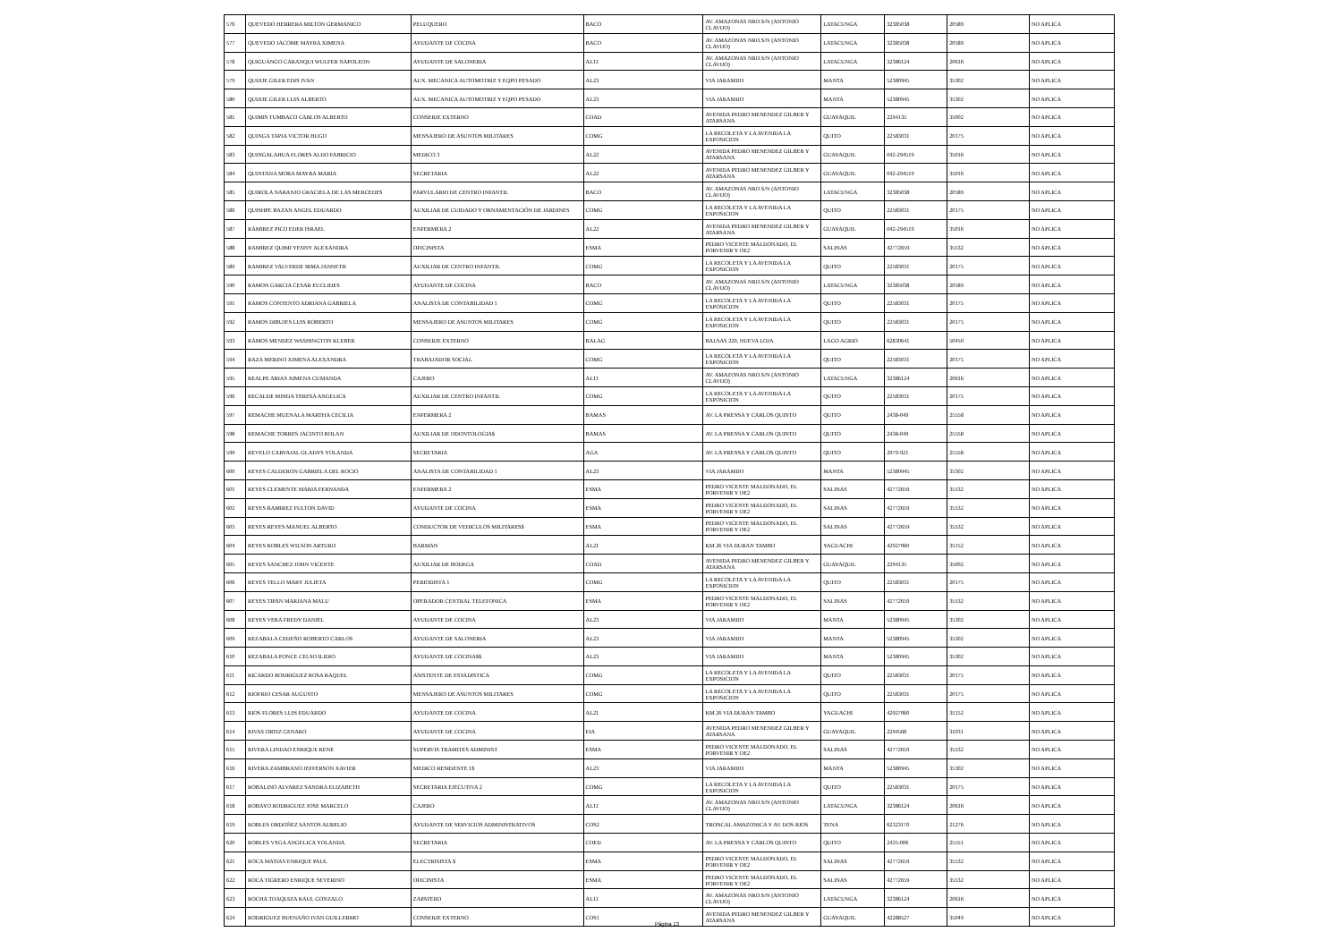| 576 | QUEVEDO HERRERA MILTON GERMANICO | PELUQUERO | BACO | AV. AMAZONAS NRO.S/N (ANTONIO CLAVIJO) | LATACUNGA | 32385038 | 20589 | NO APLICA |
| 577 | QUEVEDO JACOME MAYRA XIMENA | AYUDANTE DE COCINA | BACO | AV. AMAZONAS NRO.S/N (ANTONIO CLAVIJO) | LATACUNGA | 32385038 | 20589 | NO APLICA |
| 578 | QUIGUANGO CARANQUI WULFER NAPOLEON | AYUDANTE DE SALONERIA | AL11 | AV. AMAZONAS NRO.S/N (ANTONIO CLAVIJO) | LATACUNGA | 32386124 | 20616 | NO APLICA |
| 579 | QUIJIJE GILER EDIS IVAN | AUX. MECANICA AUTOMOTRIZ Y EQPO PESADO | AL23 | VIA JARAMIJO | MANTA | 52380945 | 35302 | NO APLICA |
| 580 | QUIJIJE GILER LUIS ALBERTO | AUX. MECANICA AUTOMOTRIZ Y EQPO PESADO | AL23 | VIA JARAMIJO | MANTA | 52380945 | 35302 | NO APLICA |
| 581 | QUIMIS TUMBACO CARLOS ALBERTO | CONSERJE EXTERNO | COAD | AVENIDA PEDRO MENENDEZ GILBER Y ATARSANA | GUAYAQUIL | 2294135 | 35002 | NO APLICA |
| 582 | QUINGA TAPIA VICTOR HUGO | MENSAJERO DE ASUNTOS MILITARES | COMG | LA RECOLETA Y LA AVENIDA LA EXPOSICION | QUITO | 22583031 | 20175 | NO APLICA |
| 583 | QUINGALAHUA FLORES ALDO FABRICIO | MEDICO 3 | AL22 | AVENIDA PEDRO MENENDEZ GILBER Y ATARSANA | GUAYAQUIL | 042-294519 | 35016 | NO APLICA |
| 584 | QUINTANA MORA MAYRA MARIA | SECRETARIA | AL22 | AVENIDA PEDRO MENENDEZ GILBER Y ATARSANA | GUAYAQUIL | 042-294519 | 35016 | NO APLICA |
| 585 | QUIROLA NARANJO GRACIELA DE LAS MERCEDES | PARVULARIO DE CENTRO INFANTIL | BACO | AV. AMAZONAS NRO.S/N (ANTONIO CLAVIJO) | LATACUNGA | 32385038 | 20589 | NO APLICA |
| 586 | QUISHPE BAZAN ANGEL EDUARDO | AUXILIAR DE CUIDADO Y ORNAMENTACIÓN DE JARDINES | COMG | LA RECOLETA Y LA AVENIDA LA EXPOSICION | QUITO | 22583031 | 20175 | NO APLICA |
| 587 | RAMIREZ PICO EDER ISRAEL | ENFERMERA 2 | AL22 | AVENIDA PEDRO MENENDEZ GILBER Y ATARSANA | GUAYAQUIL | 042-294519 | 35016 | NO APLICA |
| 588 | RAMIREZ QUIMI YENNY ALEXANDRA | OFICINISTA | ESMA | PEDRO VICENTE MALDONADO, EL PORVENIR Y OE2 | SALINAS | 42772659 | 35532 | NO APLICA |
| 589 | RAMIREZ VALVERDE IRMA JANNETH | AUXILIAR DE CENTRO INFANTIL | COMG | LA RECOLETA Y LA AVENIDA LA EXPOSICION | QUITO | 22583031 | 20175 | NO APLICA |
| 590 | RAMON GARCIA CESAR EUCLIDES | AYUDANTE DE COCINA | BACO | AV. AMAZONAS NRO.S/N (ANTONIO CLAVIJO) | LATACUNGA | 32385038 | 20589 | NO APLICA |
| 591 | RAMOS CONTENTO ADRIANA GABRIELA | ANALISTA DE CONTABILIDAD 1 | COMG | LA RECOLETA Y LA AVENIDA LA EXPOSICION | QUITO | 22583031 | 20175 | NO APLICA |
| 592 | RAMOS DIBUJES LUIS ROBERTO | MENSAJERO DE ASUNTOS MILITARES | COMG | LA RECOLETA Y LA AVENIDA LA EXPOSICION | QUITO | 22583031 | 20175 | NO APLICA |
| 593 | RAMOS MENDEZ WASHINGTON KLEBER | CONSERJE EXTERNO | BALAG | BALSAS 220, NUEVA LOJA | LAGO AGRIO | 62830641 | 50450 | NO APLICA |
| 594 | RAZA MERINO XIMENA ALEXANDRA | TRABAJADOR SOCIAL | COMG | LA RECOLETA Y LA AVENIDA LA EXPOSICION | QUITO | 22583031 | 20175 | NO APLICA |
| 595 | REALPE ARIAS XIMENA CUMANDA | CAJERO | AL11 | AV. AMAZONAS NRO.S/N (ANTONIO CLAVIJO) | LATACUNGA | 32386124 | 20616 | NO APLICA |
| 596 | RECALDE MINDA TERESA ANGELICA | AUXILIAR DE CENTRO INFANTIL | COMG | LA RECOLETA Y LA AVENIDA LA EXPOSICION | QUITO | 22583031 | 20175 | NO APLICA |
| 597 | REMACHE MUENALA MARTHA CECILIA | ENFERMERA 2 | BAMAS | AV. LA PRENSA Y CARLOS QUINTO | QUITO | 2438-049 | 25558 | NO APLICA |
| 598 | REMACHE TORRES JACINTO ROLAN | AUXILIAR DE ODONTOLOGIA$ | BAMAS | AV. LA PRENSA Y CARLOS QUINTO | QUITO | 2438-049 | 25558 | NO APLICA |
| 599 | REVELO CARVAJAL GLADYS YOLANDA | SECRETARIA | AGA | AV. LA PRENSA Y CARLOS QUINTO | QUITO | 2979-921 | 25558 | NO APLICA |
| 600 | REYES CALDERON GABRIELA DEL ROCIO | ANALISTA DE CONTABILIDAD 1 | AL23 | VIA JARAMIJO | MANTA | 52380945 | 35302 | NO APLICA |
| 601 | REYES CLEMENTE MARIA FERNANDA | ENFERMERA 2 | ESMA | PEDRO VICENTE MALDONADO, EL PORVENIR Y OE2 | SALINAS | 42772659 | 35532 | NO APLICA |
| 602 | REYES RAMIREZ FULTON DAVID | AYUDANTE DE COCINA | ESMA | PEDRO VICENTE MALDONADO, EL PORVENIR Y OE2 | SALINAS | 42772659 | 35532 | NO APLICA |
| 603 | REYES REYES MANUEL ALBERTO | CONDUCTOR DE VEHICULOS MILITARES$ | ESMA | PEDRO VICENTE MALDONADO, EL PORVENIR Y OE2 | SALINAS | 42772659 | 35532 | NO APLICA |
| 604 | REYES ROBLES WILSON ARTURO | BARMAN | AL21 | KM 26 VIA DURAN TAMBO | YAGUACHI | 42927060 | 35152 | NO APLICA |
| 605 | REYES SANCHEZ JOHN VICENTE | AUXILIAR DE BODEGA | COAD | AVENIDA PEDRO MENENDEZ GILBER Y ATARSANA | GUAYAQUIL | 2294135 | 35002 | NO APLICA |
| 606 | REYES TELLO MARY JULIETA | PERIODISTA 1 | COMG | LA RECOLETA Y LA AVENIDA LA EXPOSICION | QUITO | 22583031 | 20175 | NO APLICA |
| 607 | REYES TIPAN MARIANA MALU | OPERADOR CENTRAL TELEFONICA | ESMA | PEDRO VICENTE MALDONADO, EL PORVENIR Y OE2 | SALINAS | 42772659 | 35532 | NO APLICA |
| 608 | REYES VERA FREDY DANIEL | AYUDANTE DE COCINA | AL23 | VIA JARAMIJO | MANTA | 52380945 | 35302 | NO APLICA |
| 609 | REZABALA CEDEÑO ROBERTO CARLOS | AYUDANTE DE SALONERIA | AL23 | VIA JARAMIJO | MANTA | 52380945 | 35302 | NO APLICA |
| 610 | REZABALA PONCE CELSO ILIDIO | AYUDANTE DE COCINA$$ | AL23 | VIA JARAMIJO | MANTA | 52380945 | 35302 | NO APLICA |
| 611 | RICARDO RODRIGUEZ ROSA RAQUEL | ASISTENTE DE ESTADISTICA | COMG | LA RECOLETA Y LA AVENIDA LA EXPOSICION | QUITO | 22583031 | 20175 | NO APLICA |
| 612 | RIOFRIO CESAR AUGUSTO | MENSAJERO DE ASUNTOS MILITARES | COMG | LA RECOLETA Y LA AVENIDA LA EXPOSICION | QUITO | 22583031 | 20175 | NO APLICA |
| 613 | RIOS FLORES LUIS EDUARDO | AYUDANTE DE COCINA | AL21 | KM 26 VIA DURAN TAMBO | YAGUACHI | 42927060 | 35152 | NO APLICA |
| 614 | RIVAS ORTIZ GENARO | AYUDANTE DE COCINA | EIA | AVENIDA PEDRO MENENDEZ GILBER Y ATARSANA | GUAYAQUIL | 2294568 | 31031 | NO APLICA |
| 615 | RIVERA LINDAO ENRIQUE RENE | SUPERVIS TRAMITES ADMINIST | ESMA | PEDRO VICENTE MALDONADO, EL PORVENIR Y OE2 | SALINAS | 42772659 | 35532 | NO APLICA |
| 616 | RIVERA ZAMBRANO JEFFERSON XAVIER | MEDICO RESIDENTE 1$ | AL23 | VIA JARAMIJO | MANTA | 52380945 | 35302 | NO APLICA |
| 617 | ROBALINO ALVAREZ SANDRA ELIZABETH | SECRETARIA EJECUTIVA 2 | COMG | LA RECOLETA Y LA AVENIDA LA EXPOSICION | QUITO | 22583031 | 20175 | NO APLICA |
| 618 | ROBAYO RODRIGUEZ JOSE MARCELO | CAJERO | AL11 | AV. AMAZONAS NRO.S/N (ANTONIO CLAVIJO) | LATACUNGA | 32386124 | 20616 | NO APLICA |
| 619 | ROBLES ORDOÑEZ SANTOS AURELIO | AYUDANTE DE SERVICIOS ADMINISTRATIVOS | COS2 | TRONCAL AMAZONICA Y AV. DOS RIOS | TENA | 62323170 | 21276 | NO APLICA |
| 620 | ROBLES VEGA ANGELICA YOLANDA | SECRETARIA | COED | AV. LA PRENSA Y CARLOS QUINTO | QUITO | 2435-006 | 25551 | NO APLICA |
| 621 | ROCA MATIAS ENRIQUE PAUL | ELECTRISISTA $ | ESMA | PEDRO VICENTE MALDONADO, EL PORVENIR Y OE2 | SALINAS | 42772659 | 35532 | NO APLICA |
| 622 | ROCA TIGRERO ENRIQUE SEVERINO | OFICINISTA | ESMA | PEDRO VICENTE MALDONADO, EL PORVENIR Y OE2 | SALINAS | 42772659 | 35532 | NO APLICA |
| 623 | ROCHA TOAQUIZA RAUL GONZALO | ZAPATERO | AL11 | AV. AMAZONAS NRO.S/N (ANTONIO CLAVIJO) | LATACUNGA | 32386124 | 20616 | NO APLICA |
| 624 | RODRIGUEZ BUENAÑO IVAN GUILLERMO | CONSERJE EXTERNO | COS1 | AVENIDA PEDRO MENENDEZ GILBER Y ATARSANA | GUAYAQUIL | 42288527 | 35049 | NO APLICA |
Página 13